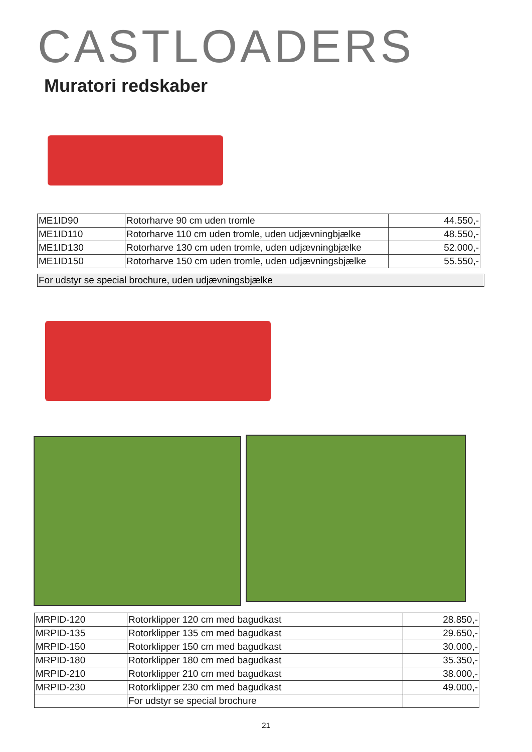CASTLOADERS
Muratori redskaber
| ME1ID90 | Rotorharve 90 cm uden tromle | 44.550,- |
| ME1ID110 | Rotorharve 110 cm uden tromle, uden udjævningbjælke | 48.550,- |
| ME1ID130 | Rotorharve 130 cm uden tromle, uden udjævningbjælke | 52.000,- |
| ME1ID150 | Rotorharve 150 cm uden tromle, uden udjævningsbjælke | 55.550,- |
For udstyr se special brochure, uden udjævningsbjælke
| MRPID-120 | Rotorklipper 120 cm med bagudkast | 28.850,- |
| MRPID-135 | Rotorklipper 135 cm med bagudkast | 29.650,- |
| MRPID-150 | Rotorklipper 150 cm med bagudkast | 30.000,- |
| MRPID-180 | Rotorklipper 180 cm med bagudkast | 35.350,- |
| MRPID-210 | Rotorklipper 210 cm med bagudkast | 38.000,- |
| MRPID-230 | Rotorklipper 230 cm med bagudkast | 49.000,- |
| | For udstyr se special brochure | |
21